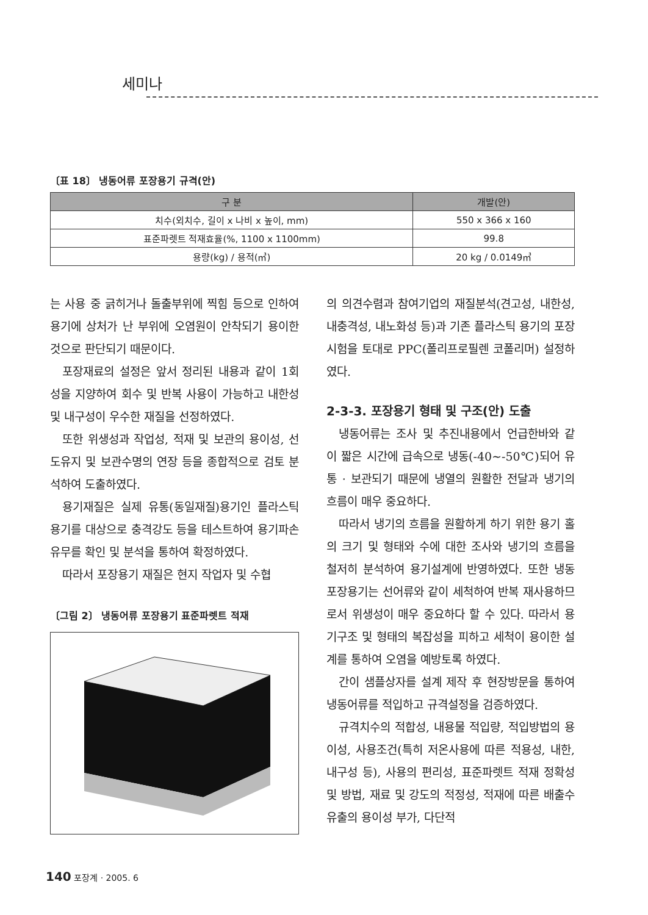세미나
〔표 18〕 냉동어류 포장용기 규격(안)
| 구 분 | 개발(안) |
| --- | --- |
| 치수(외치수, 길이 x 나비 x 높이, mm) | 550 x 366 x 160 |
| 표준파렛트 적재효율(%, 1100 x 1100mm) | 99.8 |
| 용량(kg) / 용적(㎥) | 20 kg / 0.0149㎥ |
는 사용 중 긁히거나 돌출부위에 찍힘 등으로 인하여 용기에 상처가 난 부위에 오염원이 안착되기 용이한 것으로 판단되기 때문이다.
포장재료의 설정은 앞서 정리된 내용과 같이 1회성을 지양하여 회수 및 반복 사용이 가능하고 내한성 및 내구성이 우수한 재질을 선정하였다.
또한 위생성과 작업성, 적재 및 보관의 용이성, 선도유지 및 보관수명의 연장 등을 종합적으로 검토 분석하여 도출하였다.
용기재질은 실제 유통(동일재질)용기인 플라스틱용기를 대상으로 충격강도 등을 테스트하여 용기파손 유무를 확인 및 분석을 통하여 확정하였다.
따라서 포장용기 재질은 현지 작업자 및 수협
〔그림 2〕 냉동어류 포장용기 표준파렛트 적재
의 의견수렴과 참여기업의 재질분석(견고성, 내한성, 내충격성, 내노화성 등)과 기존 플라스틱 용기의 포장시험을 토대로 PPC(폴리프로필렌 코폴리머) 설정하였다.
2-3-3. 포장용기 형태 및 구조(안) 도출
냉동어류는 조사 및 추진내용에서 언급한바와 같이 짧은 시간에 급속으로 냉동(-40~-50℃)되어 유통 · 보관되기 때문에 냉열의 원활한 전달과 냉기의 흐름이 매우 중요하다.
따라서 냉기의 흐름을 원활하게 하기 위한 용기 홀의 크기 및 형태와 수에 대한 조사와 냉기의 흐름을 철저히 분석하여 용기설계에 반영하였다. 또한 냉동포장용기는 선어류와 같이 세척하여 반복 재사용하므로서 위생성이 매우 중요하다 할 수 있다. 따라서 용기구조 및 형태의 복잡성을 피하고 세척이 용이한 설계를 통하여 오염을 예방토록 하였다.
간이 샘플상자를 설계 제작 후 현장방문을 통하여 냉동어류를 적입하고 규격설정을 검증하였다.
규격치수의 적합성, 내용물 적입량, 적입방법의 용이성, 사용조건(특히 저온사용에 따른 적용성, 내한, 내구성 등), 사용의 편리성, 표준파렛트 적재 정확성 및 방법, 재료 및 강도의 적정성, 적재에 따른 배출수 유출의 용이성 부가, 다단적
140 포장계 · 2005. 6